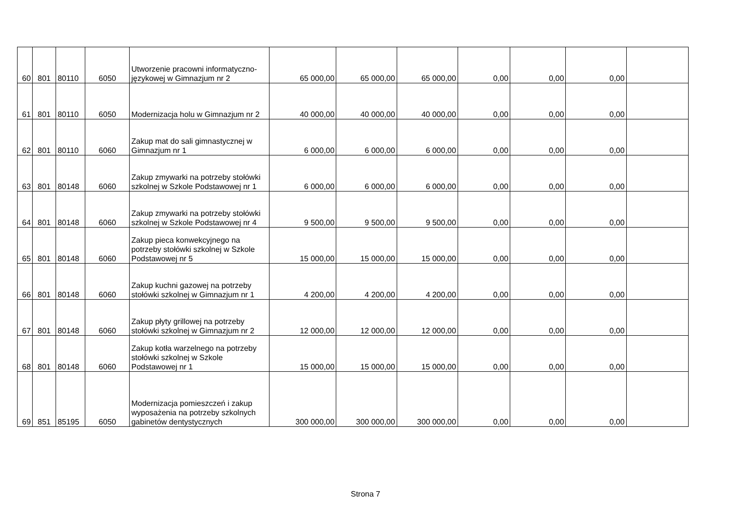| 60 | 801 | 80110 | 6050 | Utworzenie pracowni informatyczno-językowej w Gimnazjum nr 2 | 65 000,00 | 65 000,00 | 65 000,00 | 0,00 | 0,00 | 0,00 | |
| 61 | 801 | 80110 | 6050 | Modernizacja holu w Gimnazjum nr 2 | 40 000,00 | 40 000,00 | 40 000,00 | 0,00 | 0,00 | 0,00 | |
| 62 | 801 | 80110 | 6060 | Zakup mat do sali gimnastycznej w Gimnazjum nr 1 | 6 000,00 | 6 000,00 | 6 000,00 | 0,00 | 0,00 | 0,00 | |
| 63 | 801 | 80148 | 6060 | Zakup zmywarki na potrzeby stołówki szkolnej w Szkole Podstawowej nr 1 | 6 000,00 | 6 000,00 | 6 000,00 | 0,00 | 0,00 | 0,00 | |
| 64 | 801 | 80148 | 6060 | Zakup zmywarki na potrzeby stołówki szkolnej w Szkole Podstawowej nr 4 | 9 500,00 | 9 500,00 | 9 500,00 | 0,00 | 0,00 | 0,00 | |
| 65 | 801 | 80148 | 6060 | Zakup pieca konwekcyjnego na potrzeby stołówki szkolnej w Szkole Podstawowej nr 5 | 15 000,00 | 15 000,00 | 15 000,00 | 0,00 | 0,00 | 0,00 | |
| 66 | 801 | 80148 | 6060 | Zakup kuchni gazowej na potrzeby stołówki szkolnej w Gimnazjum nr 1 | 4 200,00 | 4 200,00 | 4 200,00 | 0,00 | 0,00 | 0,00 | |
| 67 | 801 | 80148 | 6060 | Zakup płyty grillowej na potrzeby stołówki szkolnej w Gimnazjum nr 2 | 12 000,00 | 12 000,00 | 12 000,00 | 0,00 | 0,00 | 0,00 | |
| 68 | 801 | 80148 | 6060 | Zakup kotła warzelnego na potrzeby stołówki szkolnej w Szkole Podstawowej nr 1 | 15 000,00 | 15 000,00 | 15 000,00 | 0,00 | 0,00 | 0,00 | |
| 69 | 851 | 85195 | 6050 | Modernizacja pomieszczeń i zakup wyposażenia na potrzeby szkolnych gabinetów dentystycznych | 300 000,00 | 300 000,00 | 300 000,00 | 0,00 | 0,00 | 0,00 | |
Strona 7